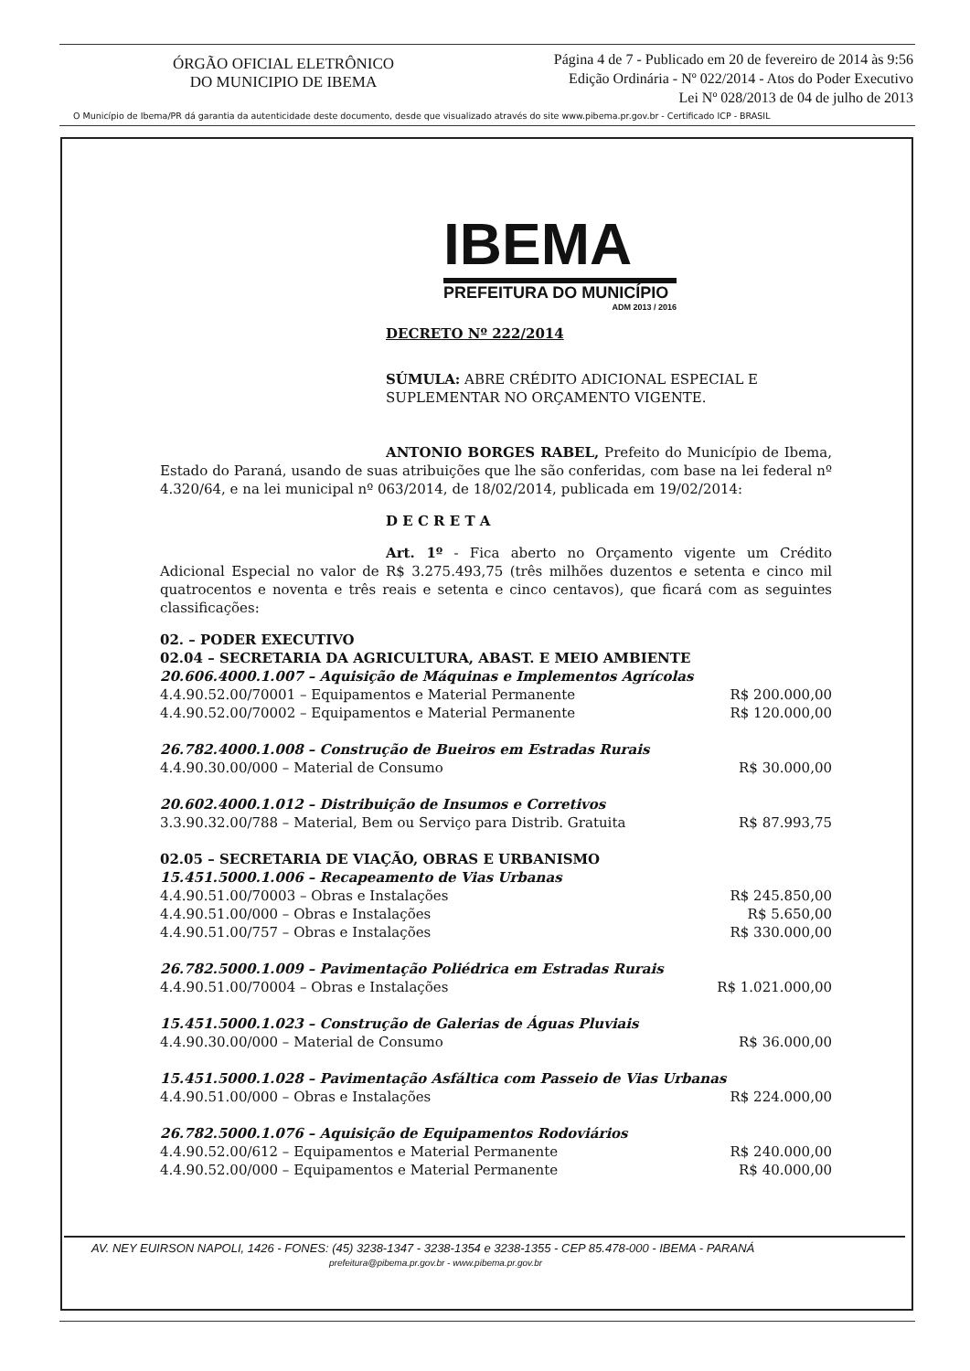ÓRGÃO OFICIAL ELETRÔNICO
DO MUNICIPIO DE IBEMA
Página 4 de 7 - Publicado em 20 de fevereiro de 2014 às 9:56
Edição Ordinária - Nº 022/2014 - Atos do Poder Executivo
Lei Nº 028/2013 de 04 de julho de 2013
O Município de Ibema/PR dá garantia da autenticidade deste documento, desde que visualizado através do site www.pibema.pr.gov.br - Certificado ICP - BRASIL
IBEMA
PREFEITURA DO MUNICÍPIO
ADM 2013 / 2016
DECRETO Nº 222/2014
SÚMULA: ABRE CRÉDITO ADICIONAL ESPECIAL E SUPLEMENTAR NO ORÇAMENTO VIGENTE.
ANTONIO BORGES RABEL, Prefeito do Município de Ibema, Estado do Paraná, usando de suas atribuições que lhe são conferidas, com base na lei federal nº 4.320/64, e na lei municipal nº 063/2014, de 18/02/2014, publicada em 19/02/2014:
D E C R E T A
Art. 1º - Fica aberto no Orçamento vigente um Crédito Adicional Especial no valor de R$ 3.275.493,75 (três milhões duzentos e setenta e cinco mil quatrocentos e noventa e três reais e setenta e cinco centavos), que ficará com as seguintes classificações:
02. – PODER EXECUTIVO
02.04 – SECRETARIA DA AGRICULTURA, ABAST. E MEIO AMBIENTE
20.606.4000.1.007 – Aquisição de Máquinas e Implementos Agrícolas
4.4.90.52.00/70001 – Equipamentos e Material Permanente R$ 200.000,00
4.4.90.52.00/70002 – Equipamentos e Material Permanente R$ 120.000,00
26.782.4000.1.008 – Construção de Bueiros em Estradas Rurais
4.4.90.30.00/000 – Material de Consumo R$ 30.000,00
20.602.4000.1.012 – Distribuição de Insumos e Corretivos
3.3.90.32.00/788 – Material, Bem ou Serviço para Distrib. Gratuita R$ 87.993,75
02.05 – SECRETARIA DE VIAÇÃO, OBRAS E URBANISMO
15.451.5000.1.006 – Recapeamento de Vias Urbanas
4.4.90.51.00/70003 – Obras e Instalações R$ 245.850,00
4.4.90.51.00/000 – Obras e Instalações R$ 5.650,00
4.4.90.51.00/757 – Obras e Instalações R$ 330.000,00
26.782.5000.1.009 – Pavimentação Poliédrica em Estradas Rurais
4.4.90.51.00/70004 – Obras e Instalações R$ 1.021.000,00
15.451.5000.1.023 – Construção de Galerias de Águas Pluviais
4.4.90.30.00/000 – Material de Consumo R$ 36.000,00
15.451.5000.1.028 – Pavimentação Asfáltica com Passeio de Vias Urbanas
4.4.90.51.00/000 – Obras e Instalações R$ 224.000,00
26.782.5000.1.076 – Aquisição de Equipamentos Rodoviários
4.4.90.52.00/612 – Equipamentos e Material Permanente R$ 240.000,00
4.4.90.52.00/000 – Equipamentos e Material Permanente R$ 40.000,00
AV. NEY EUIRSON NAPOLI, 1426 - FONES: (45) 3238-1347 - 3238-1354 e 3238-1355 - CEP 85.478-000 - IBEMA - PARANÁ
prefeitura@pibema.pr.gov.br - www.pibema.pr.gov.br